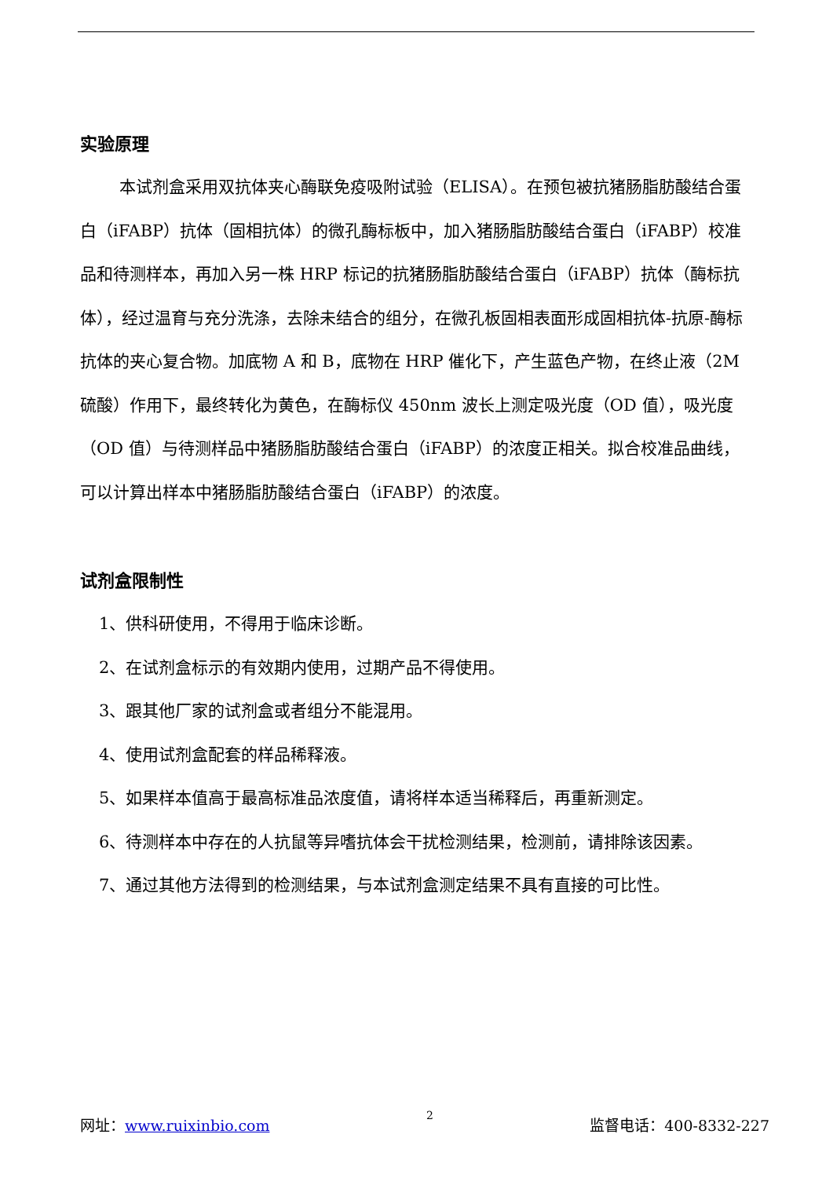实验原理
本试剂盒采用双抗体夹心酶联免疫吸附试验（ELISA）。在预包被抗猪肠脂肪酸结合蛋白（iFABP）抗体（固相抗体）的微孔酶标板中，加入猪肠脂肪酸结合蛋白（iFABP）校准品和待测样本，再加入另一株 HRP 标记的抗猪肠脂肪酸结合蛋白（iFABP）抗体（酶标抗体），经过温育与充分洗涤，去除未结合的组分，在微孔板固相表面形成固相抗体-抗原-酶标抗体的夹心复合物。加底物 A 和 B，底物在 HRP 催化下，产生蓝色产物，在终止液（2M 硫酸）作用下，最终转化为黄色，在酶标仪 450nm 波长上测定吸光度（OD 值），吸光度（OD 值）与待测样品中猪肠脂肪酸结合蛋白（iFABP）的浓度正相关。拟合校准品曲线，可以计算出样本中猪肠脂肪酸结合蛋白（iFABP）的浓度。
试剂盒限制性
1、供科研使用，不得用于临床诊断。
2、在试剂盒标示的有效期内使用，过期产品不得使用。
3、跟其他厂家的试剂盒或者组分不能混用。
4、使用试剂盒配套的样品稀释液。
5、如果样本值高于最高标准品浓度值，请将样本适当稀释后，再重新测定。
6、待测样本中存在的人抗鼠等异嗜抗体会干扰检测结果，检测前，请排除该因素。
7、通过其他方法得到的检测结果，与本试剂盒测定结果不具有直接的可比性。
网址：www.ruixinbio.com 2 监督电话：400-8332-227